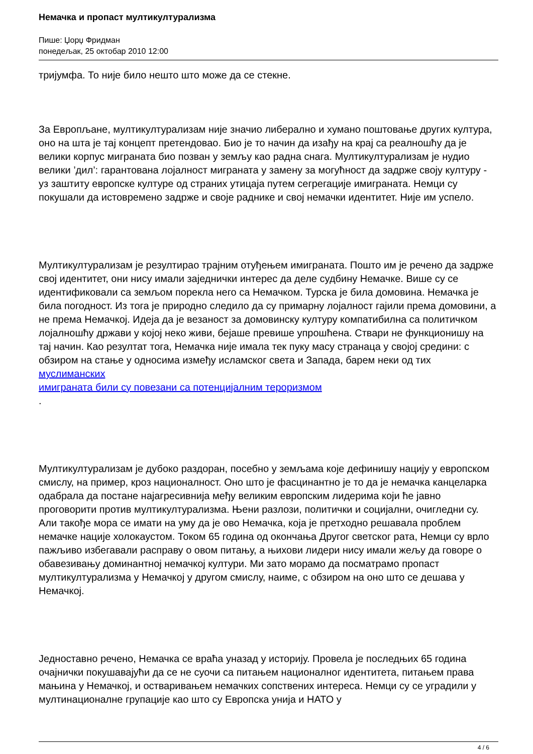Немачка и пропаст мултикултурализма
Пише: Џорџ Фридман
понедељак, 25 октобар 2010 12:00
тријумфа. То није било нешто што може да се стекне.
За Европљане, мултикултурализам није значио либерално и хумано поштовање других култура, оно на шта је тај концепт претендовао. Био је то начин да изађу на крај са реалношћу да је велики корпус миграната био позван у земљу као радна снага. Мултикултурализам је нудио велики ’дил’: гарантована лојалност миграната у замену за могућност да задрже своју културу - уз заштиту европске културе од страних утицаја путем сегрегације имиграната. Немци су покушали да истовремено задрже и своје раднике и свој немачки идентитет. Није им успело.
Мултикултурализам је резултирао трајним отуђењем имиграната. Пошто им је речено да задрже свој идентитет, они нису имали заједнички интерес да деле судбину Немачке. Више су се идентификовали са земљом порекла него са Немачком. Турска је била домовина. Немачка је била погодност. Из тога је природно следило да су примарну лојалност гајили према домовини, а не према Немачкој. Идеја да је везаност за домовинску културу компатибилна са политичком лојалношћу држави у којој неко живи, бејаше превише упрошћена. Ствари не функционишу на тај начин. Као резултат тога, Немачка није имала тек пуку масу странаца у својој средини: с обзиром на стање у односима између исламског света и Запада, барем неки од тих муслиманских
имиграната били су повезани са потенцијалним тероризмом
.
Мултикултурализам је дубоко раздоран, посебно у земљама које дефинишу нацију у европском смислу, на пример, кроз националност. Оно што је фасцинантно је то да је немачка канцеларка одабрала да постане најагресивнија међу великим европским лидерима који ће јавно проговорити против мултикултурализма. Њени разлози, политички и социјални, очигледни су. Али такође мора се имати на уму да је ово Немачка, која је претходно решавала проблем немачке нације холокаустом. Током 65 година од окончања Другог светског рата, Немци су врло пажљиво избегавали расправу о овом питању, а њихови лидери нису имали жељу да говоре о обавезивању доминантној немачкој култури. Ми зато морамо да посматрамо пропаст мултикултурализма у Немачкој у другом смислу, наиме, с обзиром на оно што се дешава у Немачкој.
Једноставно речено, Немачка се враћа уназад у историју. Провела је последњих 65 година очајнички покушавајући да се не суочи са питањем националног идентитета, питањем права мањина у Немачкој, и остваривањем немачких сопствених интереса. Немци су се уградили у мултинационалне групације као што су Европска унија и НАТО у
4 / 6